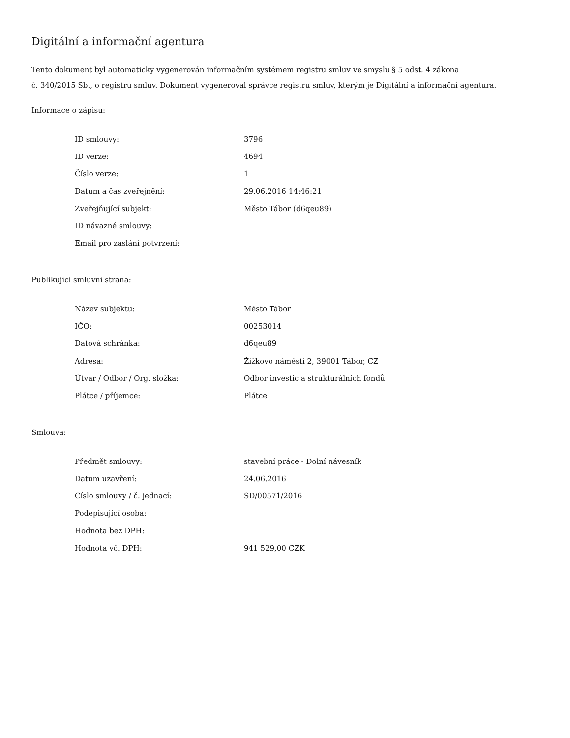Digitální a informační agentura
Tento dokument byl automaticky vygenerován informačním systémem registru smluv ve smyslu § 5 odst. 4 zákona
č. 340/2015 Sb., o registru smluv. Dokument vygeneroval správce registru smluv, kterým je Digitální a informační agentura.
Informace o zápisu:
| ID smlouvy: | 3796 |
| ID verze: | 4694 |
| Číslo verze: | 1 |
| Datum a čas zveřejnění: | 29.06.2016 14:46:21 |
| Zveřejňující subjekt: | Město Tábor (d6qeu89) |
| ID návazné smlouvy: | |
| Email pro zaslání potvrzení: | |
Publikující smluvní strana:
| Název subjektu: | Město Tábor |
| IČO: | 00253014 |
| Datová schránka: | d6qeu89 |
| Adresa: | Žižkovo náměstí 2, 39001 Tábor, CZ |
| Útvar / Odbor / Org. složka: | Odbor investic a strukturálních fondů |
| Plátce / příjemce: | Plátce |
Smlouva:
| Předmět smlouvy: | stavební práce - Dolní návesník |
| Datum uzavření: | 24.06.2016 |
| Číslo smlouvy / č. jednací: | SD/00571/2016 |
| Podepisující osoba: | |
| Hodnota bez DPH: | |
| Hodnota vč. DPH: | 941 529,00 CZK |